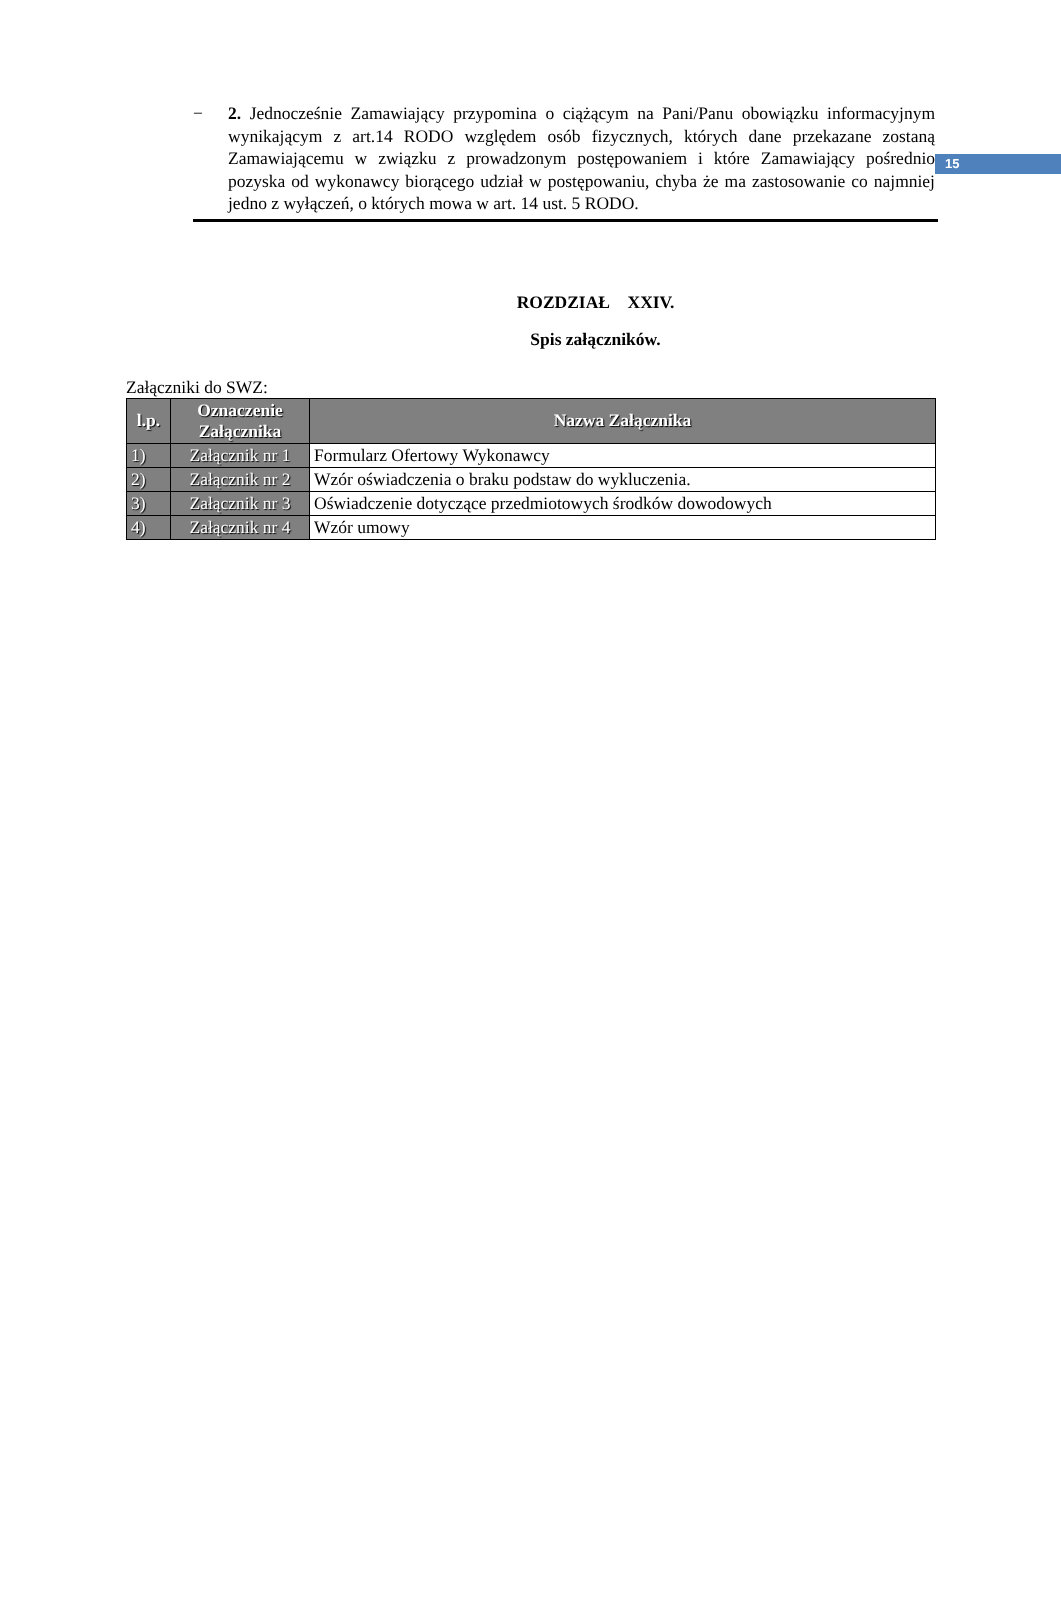15
− 2. Jednocześnie Zamawiający przypomina o ciążącym na Pani/Panu obowiązku informacyjnym wynikającym z art.14 RODO względem osób fizycznych, których dane przekazane zostaną Zamawiającemu w związku z prowadzonym postępowaniem i które Zamawiający pośrednio pozyska od wykonawcy biorącego udział w postępowaniu, chyba że ma zastosowanie co najmniej jedno z wyłączeń, o których mowa w art. 14 ust. 5 RODO.
ROZDZIAŁ XXIV.
Spis załączników.
Załączniki do SWZ:
| l.p. | Oznaczenie Załącznika | Nazwa Załącznika |
| --- | --- | --- |
| 1) | Załącznik nr 1 | Formularz Ofertowy Wykonawcy |
| 2) | Załącznik nr 2 | Wzór oświadczenia o braku podstaw do wykluczenia. |
| 3) | Załącznik nr 3 | Oświadczenie dotyczące przedmiotowych środków dowodowych |
| 4) | Załącznik nr 4 | Wzór umowy |